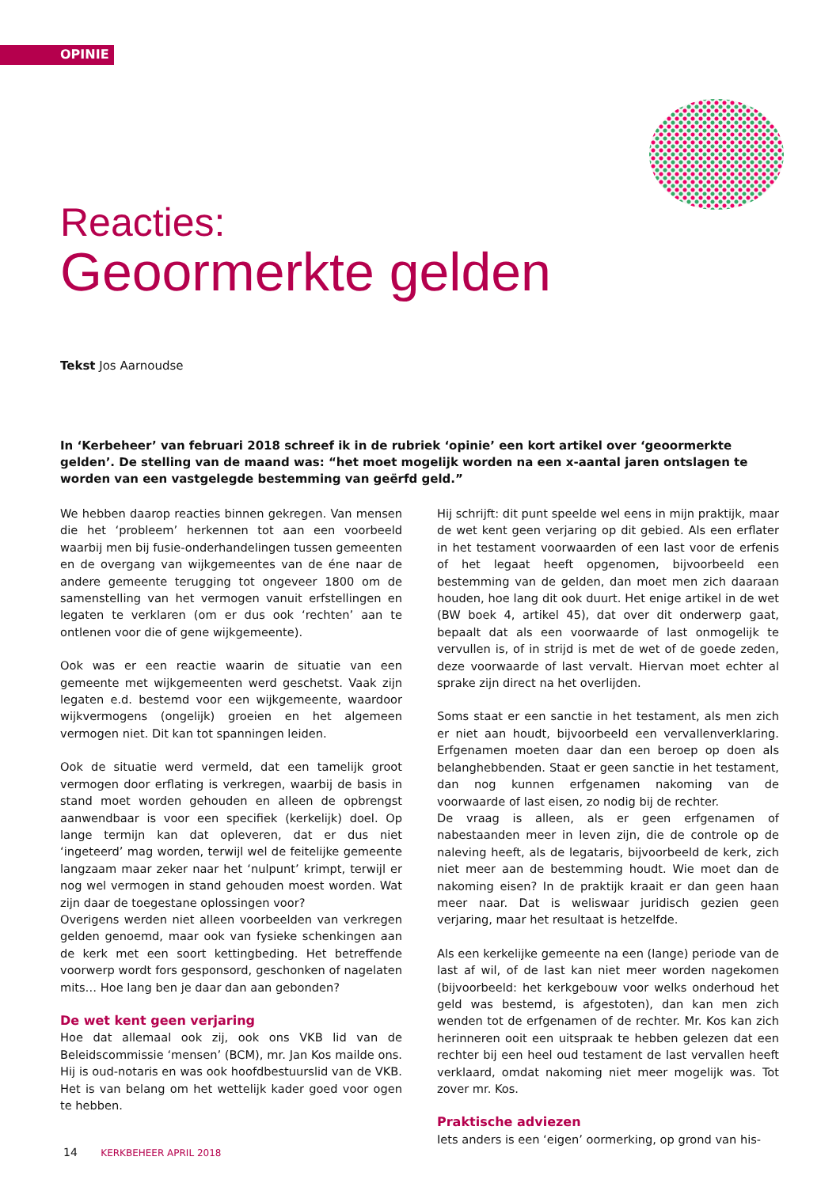OPINIE
Reacties:
Geoormerkte gelden
Tekst Jos Aarnoudse
In ‘Kerbeheer’ van februari 2018 schreef ik in de rubriek ‘opinie’ een kort artikel over ‘geoormerkte gelden’. De stelling van de maand was: “het moet mogelijk worden na een x-aantal jaren ontslagen te worden van een vastgelegde bestemming van geërfd geld.”
We hebben daarop reacties binnen gekregen. Van mensen die het ‘probleem’ herkennen tot aan een voorbeeld waarbij men bij fusie-onderhandelingen tussen gemeenten en de overgang van wijkgemeentes van de éne naar de andere gemeente terugging tot ongeveer 1800 om de samenstelling van het vermogen vanuit erfstellingen en legaten te verklaren (om er dus ook ‘rechten’ aan te ontlenen voor die of gene wijkgemeente).
Ook was er een reactie waarin de situatie van een gemeente met wijkgemeenten werd geschetst. Vaak zijn legaten e.d. bestemd voor een wijkgemeente, waardoor wijkvermogens (ongelijk) groeien en het algemeen vermogen niet. Dit kan tot spanningen leiden.
Ook de situatie werd vermeld, dat een tamelijk groot vermogen door erflating is verkregen, waarbij de basis in stand moet worden gehouden en alleen de opbrengst aanwendbaar is voor een specifiek (kerkelijk) doel. Op lange termijn kan dat opleveren, dat er dus niet ‘ingeteerd’ mag worden, terwijl wel de feitelijke gemeente langzaam maar zeker naar het ‘nulpunt’ krimpt, terwijl er nog wel vermogen in stand gehouden moest worden. Wat zijn daar de toegestane oplossingen voor?
Overigens werden niet alleen voorbeelden van verkregen gelden genoemd, maar ook van fysieke schenkingen aan de kerk met een soort kettingbeding. Het betreffende voorwerp wordt fors gesponsord, geschonken of nagelaten mits… Hoe lang ben je daar dan aan gebonden?
De wet kent geen verjaring
Hoe dat allemaal ook zij, ook ons VKB lid van de Beleidscommissie ‘mensen’ (BCM), mr. Jan Kos mailde ons. Hij is oud-notaris en was ook hoofdbestuurslid van de VKB. Het is van belang om het wettelijk kader goed voor ogen te hebben.
Hij schrijft: dit punt speelde wel eens in mijn praktijk, maar de wet kent geen verjaring op dit gebied. Als een erflater in het testament voorwaarden of een last voor de erfenis of het legaat heeft opgenomen, bijvoorbeeld een bestemming van de gelden, dan moet men zich daaraan houden, hoe lang dit ook duurt. Het enige artikel in de wet (BW boek 4, artikel 45), dat over dit onderwerp gaat, bepaalt dat als een voorwaarde of last onmogelijk te vervullen is, of in strijd is met de wet of de goede zeden, deze voorwaarde of last vervalt. Hiervan moet echter al sprake zijn direct na het overlijden.
Soms staat er een sanctie in het testament, als men zich er niet aan houdt, bijvoorbeeld een vervallenverklaring. Erfgenamen moeten daar dan een beroep op doen als belanghebbenden. Staat er geen sanctie in het testament, dan nog kunnen erfgenamen nakoming van de voorwaarde of last eisen, zo nodig bij de rechter.
De vraag is alleen, als er geen erfgenamen of nabestaanden meer in leven zijn, die de controle op de naleving heeft, als de legataris, bijvoorbeeld de kerk, zich niet meer aan de bestemming houdt. Wie moet dan de nakoming eisen? In de praktijk kraait er dan geen haan meer naar. Dat is weliswaar juridisch gezien geen verjaring, maar het resultaat is hetzelfde.
Als een kerkelijke gemeente na een (lange) periode van de last af wil, of de last kan niet meer worden nagekomen (bijvoorbeeld: het kerkgebouw voor welks onderhoud het geld was bestemd, is afgestoten), dan kan men zich wenden tot de erfgenamen of de rechter. Mr. Kos kan zich herinneren ooit een uitspraak te hebben gelezen dat een rechter bij een heel oud testament de last vervallen heeft verklaard, omdat nakoming niet meer mogelijk was. Tot zover mr. Kos.
Praktische adviezen
Iets anders is een ‘eigen’ oormerking, op grond van his-
14 KERKBEHEER APRIL 2018